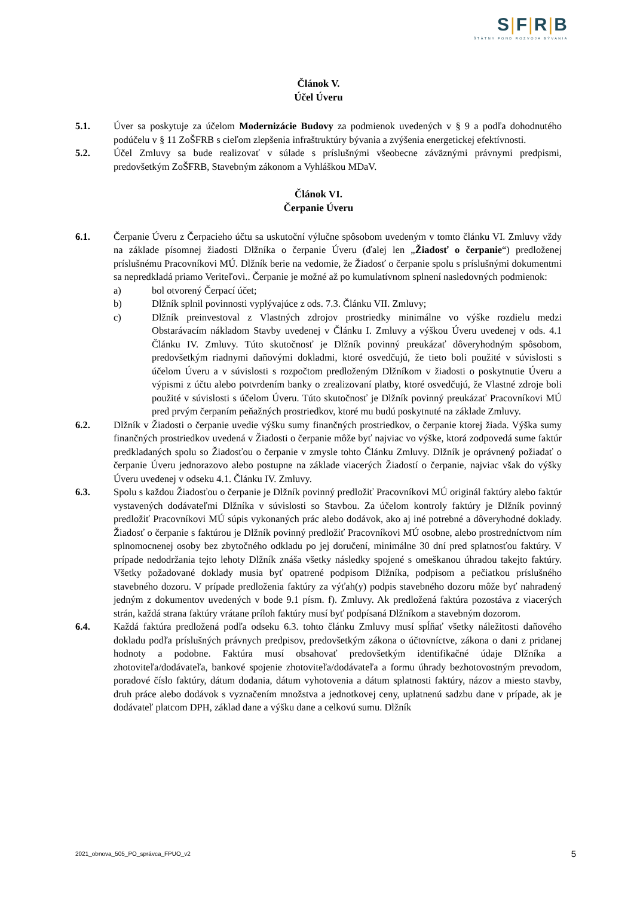S|F|R|B
ŠTÁTNY FOND ROZVOJA BÝVANIA
Článok V.
Účel Úveru
5.1. Úver sa poskytuje za účelom Modernizácie Budovy za podmienok uvedených v § 9 a podľa dohodnutého podúčelu v § 11 ZoŠFRB s cieľom zlepšenia infraštruktúry bývania a zvýšenia energetickej efektívnosti.
5.2. Účel Zmluvy sa bude realizovať v súlade s príslušnými všeobecne záväznými právnymi predpismi, predovšetkým ZoŠFRB, Stavebným zákonom a Vyhláškou MDaV.
Článok VI.
Čerpanie Úveru
6.1. Čerpanie Úveru z Čerpacieho účtu sa uskutoční výlučne spôsobom uvedeným v tomto článku VI. Zmluvy vždy na základe písomnej žiadosti Dlžníka o čerpanie Úveru (ďalej len „Žiadosť o čerpanie“) predloženej príslušnému Pracovníkovi MÚ. Dlžník berie na vedomie, že Žiadosť o čerpanie spolu s príslušnými dokumentmi sa nepredkladá priamo Veriteľovi.. Čerpanie je možné až po kumulatívnom splnení nasledovných podmienok:
a) bol otvorený Čerpací účet;
b) Dlžník splnil povinnosti vyplývajúce z ods. 7.3. Článku VII. Zmluvy;
c) Dlžník preinvestoval z Vlastných zdrojov prostriedky minimálne vo výške rozdielu medzi Obstarávacím nákladom Stavby uvedenej v Článku I. Zmluvy a výškou Úveru uvedenej v ods. 4.1 Článku IV. Zmluvy. Túto skutočnosť je Dlžník povinný preukázať dôveryhodným spôsobom, predovšetkým riadnymi daňovými dokladmi, ktoré osvedčujú, že tieto boli použité v súvislosti s účelom Úveru a v súvislosti s rozpočtom predloženým Dlžníkom v žiadosti o poskytnutie Úveru a výpismi z účtu alebo potvrdením banky o zrealizovaní platby, ktoré osvedčujú, že Vlastné zdroje boli použité v súvislosti s účelom Úveru. Túto skutočnosť je Dlžník povinný preukázať Pracovníkovi MÚ pred prvým čerpaním peňažných prostriedkov, ktoré mu budú poskytnuté na základe Zmluvy.
6.2. Dlžník v Žiadosti o čerpanie uvedie výšku sumy finančných prostriedkov, o čerpanie ktorej žiada. Výška sumy finančných prostriedkov uvedená v Žiadosti o čerpanie môže byť najviac vo výške, ktorá zodpovedá sume faktúr predkladaných spolu so Žiadosťou o čerpanie v zmysle tohto Článku Zmluvy. Dlžník je oprávnený požiadať o čerpanie Úveru jednorazovo alebo postupne na základe viacerých Žiadostí o čerpanie, najviac však do výšky Úveru uvedenej v odseku 4.1. Článku IV. Zmluvy.
6.3. Spolu s každou Žiadosťou o čerpanie je Dlžník povinný predložiť Pracovníkovi MÚ originál faktúry alebo faktúr vystavených dodávateľmi Dlžníka v súvislosti so Stavbou. Za účelom kontroly faktúry je Dlžník povinný predložiť Pracovníkovi MÚ súpis vykonaných prác alebo dodávok, ako aj iné potrebné a dôveryhodné doklady. Žiadosť o čerpanie s faktúrou je Dlžník povinný predložiť Pracovníkovi MÚ osobne, alebo prostredníctvom ním splnomocnenej osoby bez zbytočného odkladu po jej doručení, minimálne 30 dní pred splatnosťou faktúry. V prípade nedodržania tejto lehoty Dlžník znáša všetky následky spojené s omeškanou úhradou takejto faktúry. Všetky požadované doklady musia byť opatrené podpisom Dlžníka, podpisom a pečiatkou príslušného stavebného dozoru. V prípade predloženia faktúry za výťah(y) podpis stavebného dozoru môže byť nahradený jedným z dokumentov uvedených v bode 9.1 písm. f). Zmluvy. Ak predložená faktúra pozostáva z viacerých strán, každá strana faktúry vrátane príloh faktúry musí byť podpísaná Dlžníkom a stavebným dozorom.
6.4. Každá faktúra predložená podľa odseku 6.3. tohto článku Zmluvy musí spĺňať všetky náležitosti daňového dokladu podľa príslušných právnych predpisov, predovšetkým zákona o účtovníctve, zákona o dani z pridanej hodnoty a podobne. Faktúra musí obsahovať predovšetkým identifikačné údaje Dlžníka a zhotoviteľa/dodávateľa, bankové spojenie zhotoviteľa/dodávateľa a formu úhrady bezhotovostným prevodom, poradové číslo faktúry, dátum dodania, dátum vyhotovenia a dátum splatnosti faktúry, názov a miesto stavby, druh práce alebo dodávok s vyznačením množstva a jednotkovej ceny, uplatnenú sadzbu dane v prípade, ak je dodávateľ platcom DPH, základ dane a výšku dane a celkovú sumu. Dlžník
2021_obnova_505_PO_správca_FPUO_v2 5